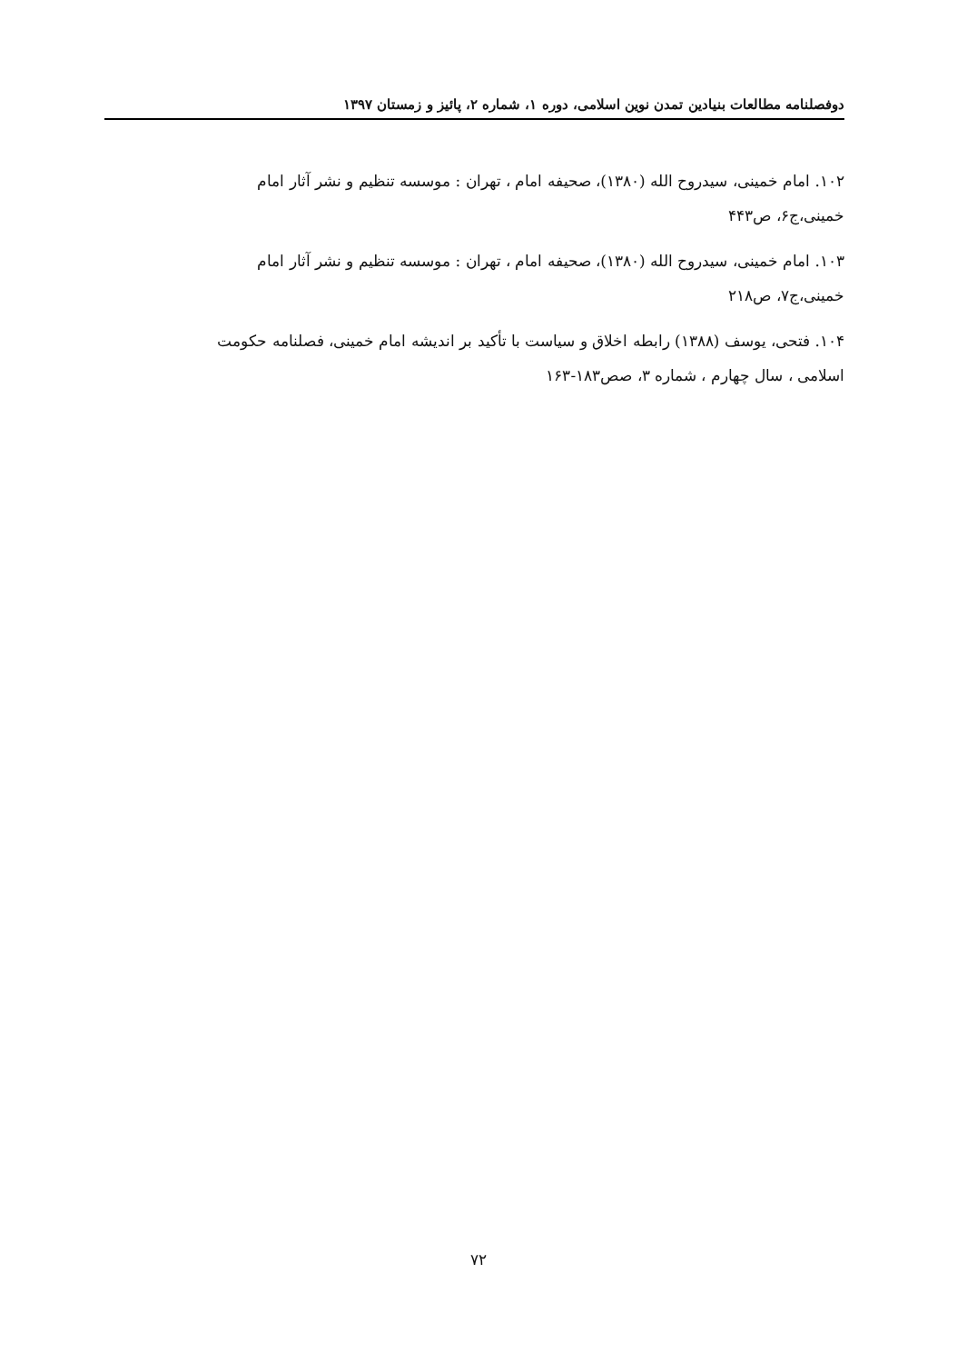دوفصلنامه مطالعات بنیادین تمدن نوین اسلامی، دوره ۱، شماره ۲، پائیز و زمستان ۱۳۹۷
۱۰۲. امام خمینی، سیدروح الله (۱۳۸۰)، صحیفه امام ، تهران : موسسه تنظیم و نشر آثار امام
خمینی،ج۶، ص۴۴۳
۱۰۳. امام خمینی، سیدروح الله (۱۳۸۰)، صحیفه امام ، تهران : موسسه تنظیم و نشر آثار امام
خمینی،ج۷، ص۲۱۸
۱۰۴. فتحی، یوسف (۱۳۸۸) رابطه اخلاق و سیاست با تأکید بر اندیشه امام خمینی، فصلنامه حکومت
اسلامی ، سال چهارم ، شماره ۳، صص۱۸۳-۱۶۳
۷۲